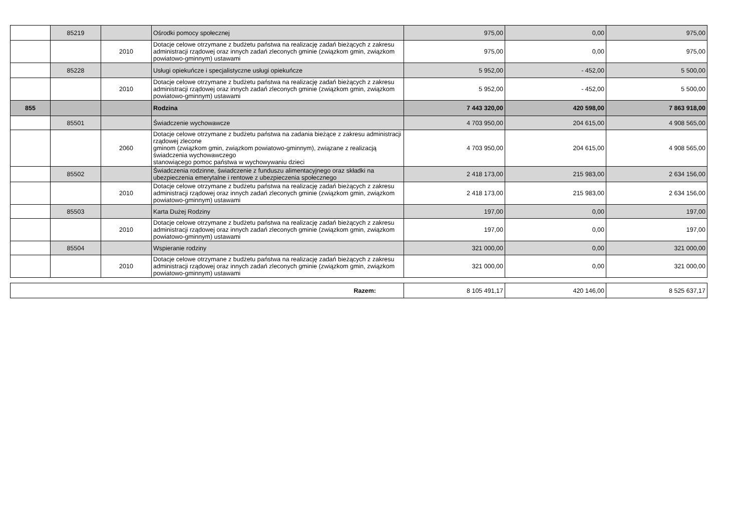| | 85219 | | Ośrodki pomocy społecznej | 975,00 | 0,00 | 975,00 |
| | | 2010 | Dotacje celowe otrzymane z budżetu państwa na realizację zadań bieżących z zakresu administracji rządowej oraz innych zadań zleconych gminie (związkom gmin, związkom powiatowo-gminnym) ustawami | 975,00 | 0,00 | 975,00 |
| | 85228 | | Usługi opiekuńcze i specjalistyczne usługi opiekuńcze | 5 952,00 | - 452,00 | 5 500,00 |
| | | 2010 | Dotacje celowe otrzymane z budżetu państwa na realizację zadań bieżących z zakresu administracji rządowej oraz innych zadań zleconych gminie (związkom gmin, związkom powiatowo-gminnym) ustawami | 5 952,00 | - 452,00 | 5 500,00 |
| 855 | | | Rodzina | 7 443 320,00 | 420 598,00 | 7 863 918,00 |
| | 85501 | | Świadczenie wychowawcze | 4 703 950,00 | 204 615,00 | 4 908 565,00 |
| | | 2060 | Dotacje celowe otrzymane z budżetu państwa na zadania bieżące z zakresu administracji rządowej zlecone gminom (związkom gmin, związkom powiatowo-gminnym), związane z realizacją świadczenia wychowawczego stanowiącego pomoc państwa w wychowywaniu dzieci | 4 703 950,00 | 204 615,00 | 4 908 565,00 |
| | 85502 | | Świadczenia rodzinne, świadczenie z funduszu alimentacyjnego oraz składki na ubezpieczenia emerytalne i rentowe z ubezpieczenia społecznego | 2 418 173,00 | 215 983,00 | 2 634 156,00 |
| | | 2010 | Dotacje celowe otrzymane z budżetu państwa na realizację zadań bieżących z zakresu administracji rządowej oraz innych zadań zleconych gminie (związkom gmin, związkom powiatowo-gminnym) ustawami | 2 418 173,00 | 215 983,00 | 2 634 156,00 |
| | 85503 | | Karta Dużej Rodziny | 197,00 | 0,00 | 197,00 |
| | | 2010 | Dotacje celowe otrzymane z budżetu państwa na realizację zadań bieżących z zakresu administracji rządowej oraz innych zadań zleconych gminie (związkom gmin, związkom powiatowo-gminnym) ustawami | 197,00 | 0,00 | 197,00 |
| | 85504 | | Wspieranie rodziny | 321 000,00 | 0,00 | 321 000,00 |
| | | 2010 | Dotacje celowe otrzymane z budżetu państwa na realizację zadań bieżących z zakresu administracji rządowej oraz innych zadań zleconych gminie (związkom gmin, związkom powiatowo-gminnym) ustawami | 321 000,00 | 0,00 | 321 000,00 |
| Razem: | 8 105 491,17 | 420 146,00 | 8 525 637,17 |